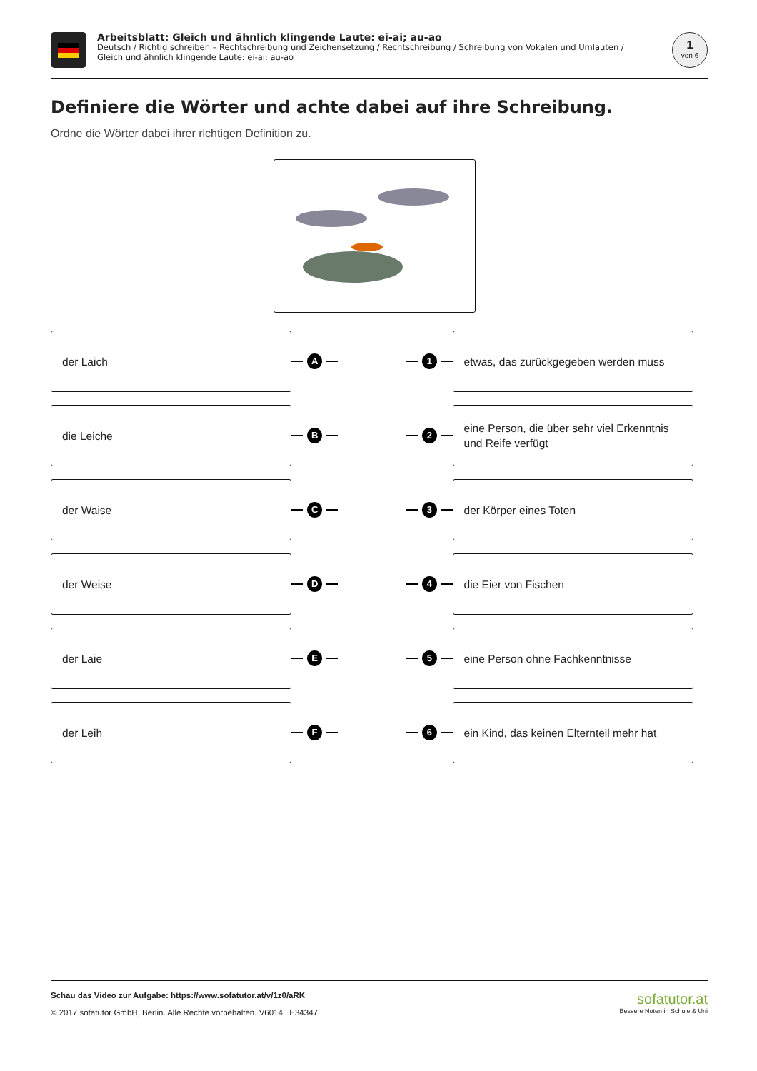Arbeitsblatt: Gleich und ähnlich klingende Laute: ei-ai; au-ao
Deutsch / Richtig schreiben – Rechtschreibung und Zeichensetzung / Rechtschreibung / Schreibung von Vokalen und Umlauten / Gleich und ähnlich klingende Laute: ei-ai; au-ao
1
von 6
Definiere die Wörter und achte dabei auf ihre Schreibung.
Ordne die Wörter dabei ihrer richtigen Definition zu.
der Laich
A 1
etwas, das zurückgegeben werden muss
die Leiche
B 2
eine Person, die über sehr viel Erkenntnis und Reife verfügt
der Waise
C 3
der Körper eines Toten
der Weise
D 4
die Eier von Fischen
der Laie
E 5
eine Person ohne Fachkenntnisse
der Leih
F 6
ein Kind, das keinen Elternteil mehr hat
Schau das Video zur Aufgabe: https://www.sofatutor.at/v/1z0/aRK
© 2017 sofatutor GmbH, Berlin. Alle Rechte vorbehalten. V6014 | E34347
sofatutor.at
Bessere Noten in Schule & Uni